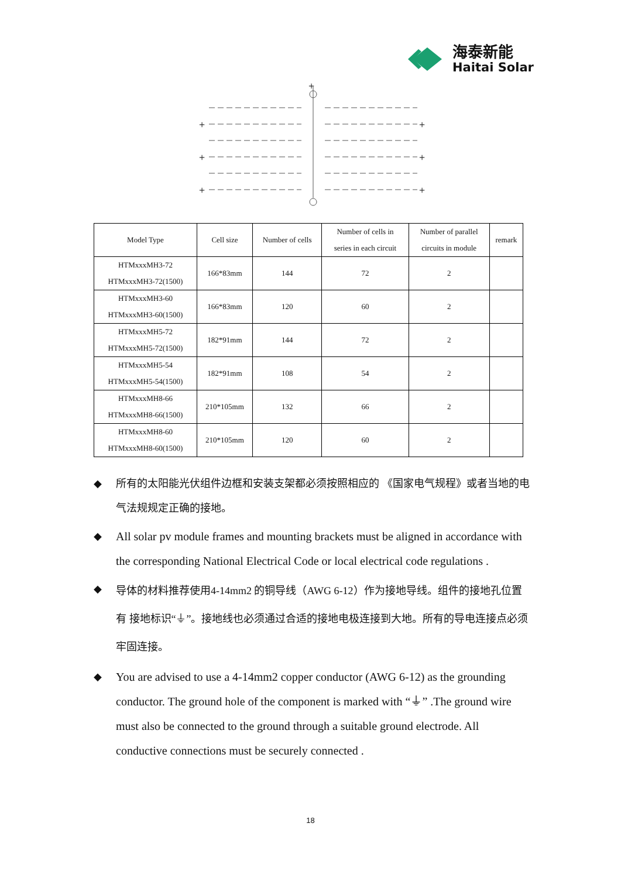海泰新能
Haitai Solar
+
+
+
+
+
+
+
| Model Type | Cell size | Number of cells | Number of cells in series in each circuit | Number of parallel circuits in module | remark |
| --- | --- | --- | --- | --- | --- |
| HTMxxxMH3-72 HTMxxxMH3-72(1500) | 166*83mm | 144 | 72 | 2 | |
| HTMxxxMH3-60 HTMxxxMH3-60(1500) | 166*83mm | 120 | 60 | 2 | |
| HTMxxxMH5-72 HTMxxxMH5-72(1500) | 182*91mm | 144 | 72 | 2 | |
| HTMxxxMH5-54 HTMxxxMH5-54(1500) | 182*91mm | 108 | 54 | 2 | |
| HTMxxxMH8-66 HTMxxxMH8-66(1500) | 210*105mm | 132 | 66 | 2 | |
| HTMxxxMH8-60 HTMxxxMH8-60(1500) | 210*105mm | 120 | 60 | 2 | |
◆ 所有的太阳能光伏组件边框和安装支架都必须按照相应的 《国家电气规程》或者当地的电气法规规定正确的接地。
◆ All solar pv module frames and mounting brackets must be aligned in accordance with the corresponding National Electrical Code or local electrical code regulations .
◆
导体的材料推荐使用4-14mm2 的铜导线（AWG 6-12）作为接地导线。组件的接地孔位置有 接地标识“⏚”。接地线也必须通过合适的接地电极连接到大地。所有的导电连接点必须牢固连接。
◆ You are advised to use a 4-14mm2 copper conductor (AWG 6-12) as the grounding conductor. The ground hole of the component is marked with “⏚” .The ground wire must also be connected to the ground through a suitable ground electrode. All conductive connections must be securely connected .
18